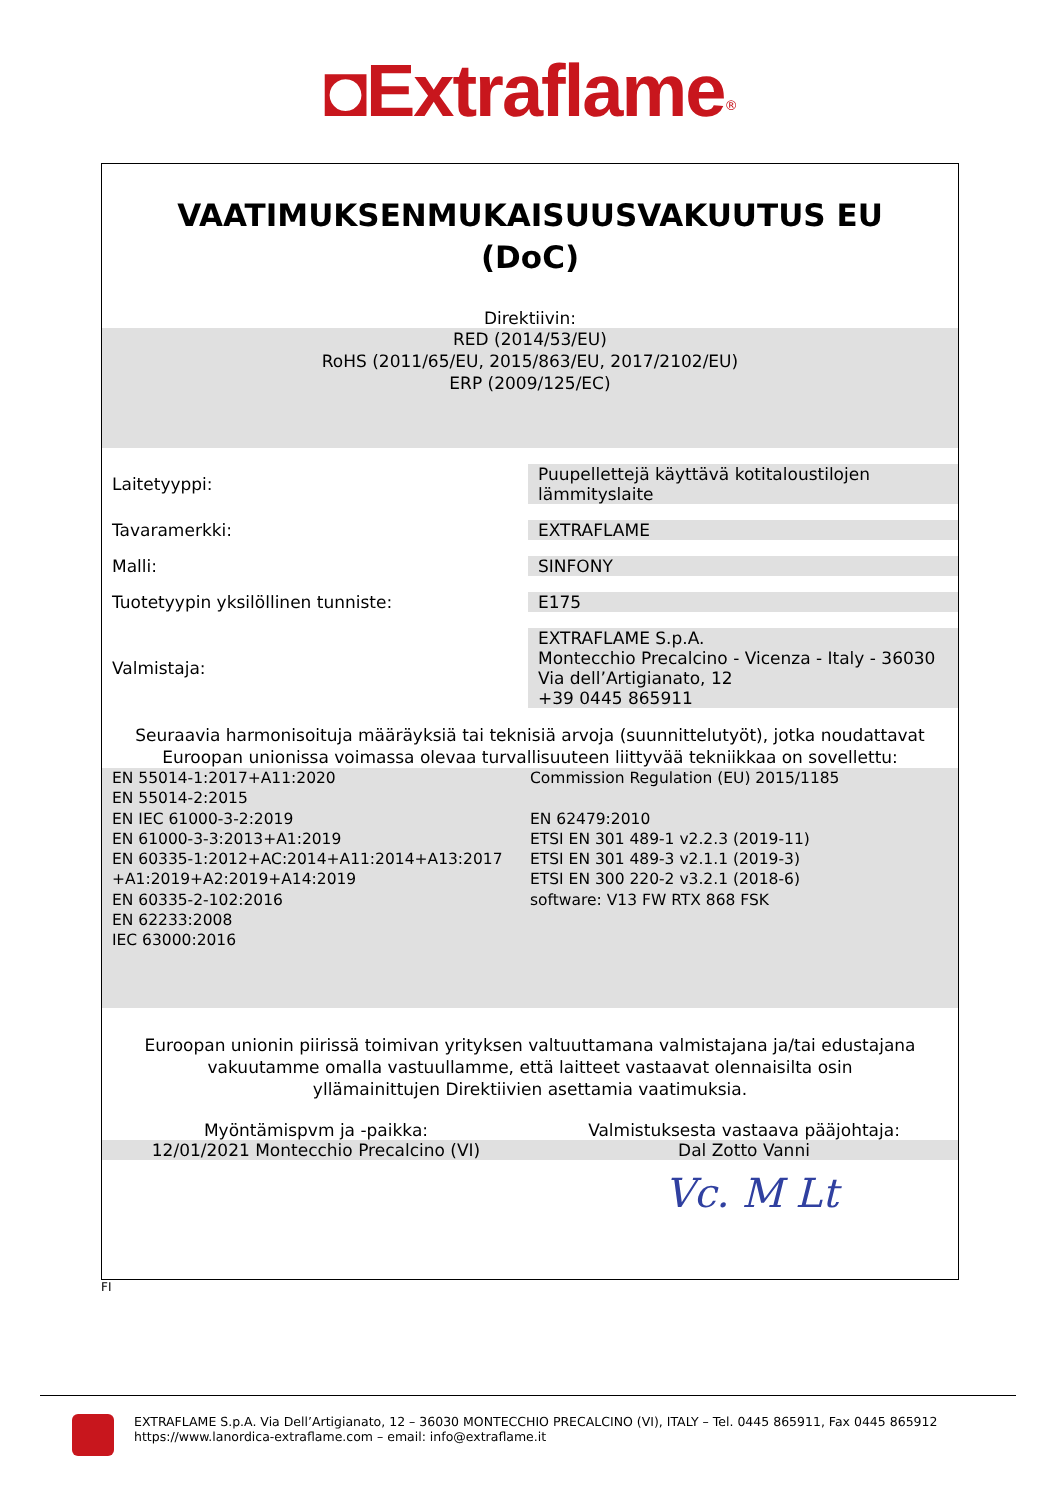◘Extraflame<sup>®</sup>
VAATIMUKSENMUKAISUUSVAKUUTUS EU
(DoC)
Direktiivin:
RED (2014/53/EU)
RoHS (2011/65/EU, 2015/863/EU, 2017/2102/EU)
ERP (2009/125/EC)
| Laitetyyppi: | Puupellettejä käyttävä kotitaloustilojen lämmityslaite |
| Tavaramerkki: | EXTRAFLAME |
| Malli: | SINFONY |
| Tuotetyypin yksilöllinen tunniste: | E175 |
| Valmistaja: | EXTRAFLAME S.p.A. Montecchio Precalcino - Vicenza - Italy - 36030 Via dell’Artigianato, 12 +39 0445 865911 |
Seuraavia harmonisoituja määräyksiä tai teknisiä arvoja (suunnittelutyöt), jotka noudattavat Euroopan unionissa voimassa olevaa turvallisuuteen liittyvää tekniikkaa on sovellettu:
EN 55014-1:2017+A11:2020
EN 55014-2:2015
EN IEC 61000-3-2:2019
EN 61000-3-3:2013+A1:2019
EN 60335-1:2012+AC:2014+A11:2014+A13:2017
+A1:2019+A2:2019+A14:2019
EN 60335-2-102:2016
EN 62233:2008
IEC 63000:2016
Commission Regulation (EU) 2015/1185
EN 62479:2010
ETSI EN 301 489-1 v2.2.3 (2019-11)
ETSI EN 301 489-3 v2.1.1 (2019-3)
ETSI EN 300 220-2 v3.2.1 (2018-6)
software: V13 FW RTX 868 FSK
Euroopan unionin piirissä toimivan yrityksen valtuuttamana valmistajana ja/tai edustajana vakuutamme omalla vastuullamme, että laitteet vastaavat olennaisilta osin yllämainittujen Direktiivien asettamia vaatimuksia.
Myöntämispvm ja -paikka: Valmistuksesta vastaava pääjohtaja:
12/01/2021 Montecchio Precalcino (VI)
Dal Zotto Vanni
Vc. M Lt
FI
EXTRAFLAME S.p.A. Via Dell’Artigianato, 12 – 36030 MONTECCHIO PRECALCINO (VI), ITALY – Tel. 0445 865911, Fax 0445 865912
https://www.lanordica-extraflame.com – email: info@extraflame.it